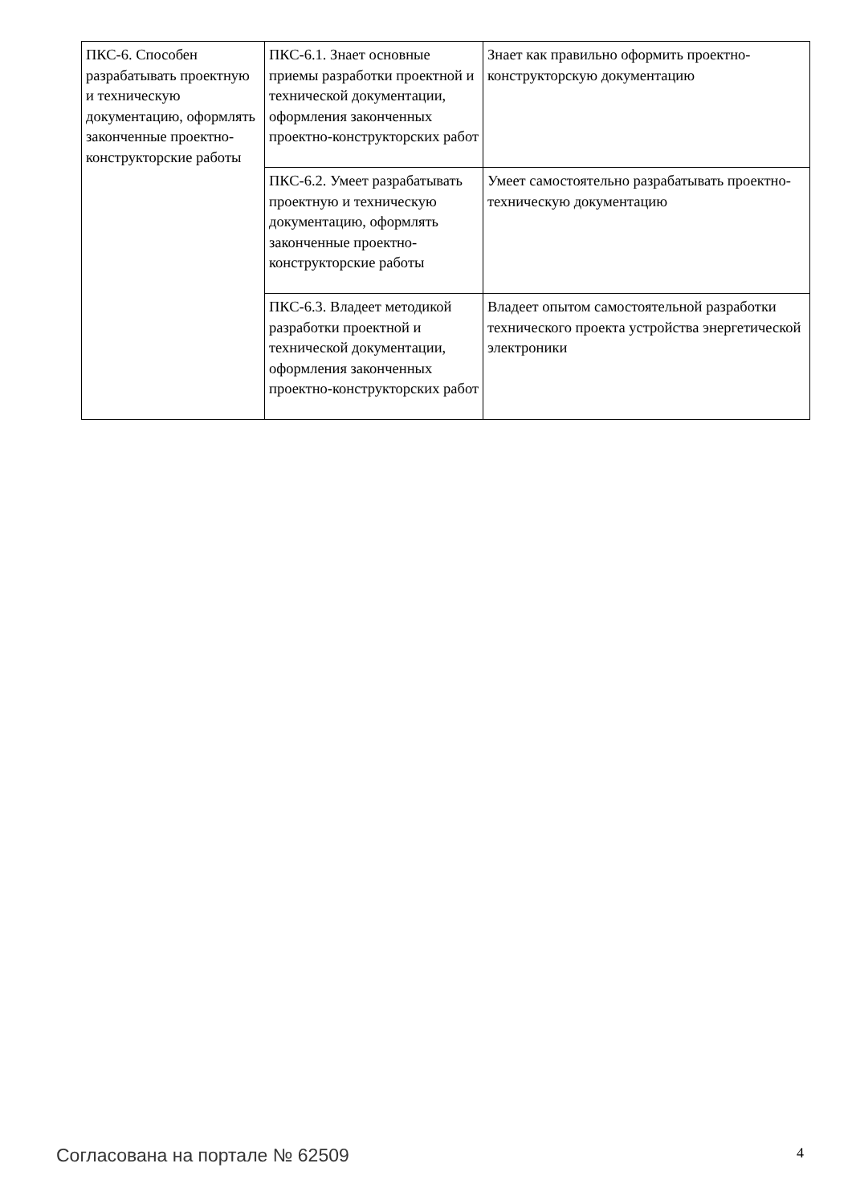| ПКС-6. Способен разрабатывать проектную и техническую документацию, оформлять законченные проектно-конструкторские работы | ПКС-6.1. Знает основные приемы разработки проектной и технической документации, оформления законченных проектно-конструкторских работ | Знает как правильно оформить проектно-конструкторскую документацию |
| | ПКС-6.2. Умеет разрабатывать проектную и техническую документацию, оформлять законченные проектно-конструкторские работы | Умеет самостоятельно разрабатывать проектно-техническую документацию |
| | ПКС-6.3. Владеет методикой разработки проектной и технической документации, оформления законченных проектно-конструкторских работ | Владеет опытом самостоятельной разработки технического проекта устройства энергетической электроники |
Согласована на портале № 62509 4